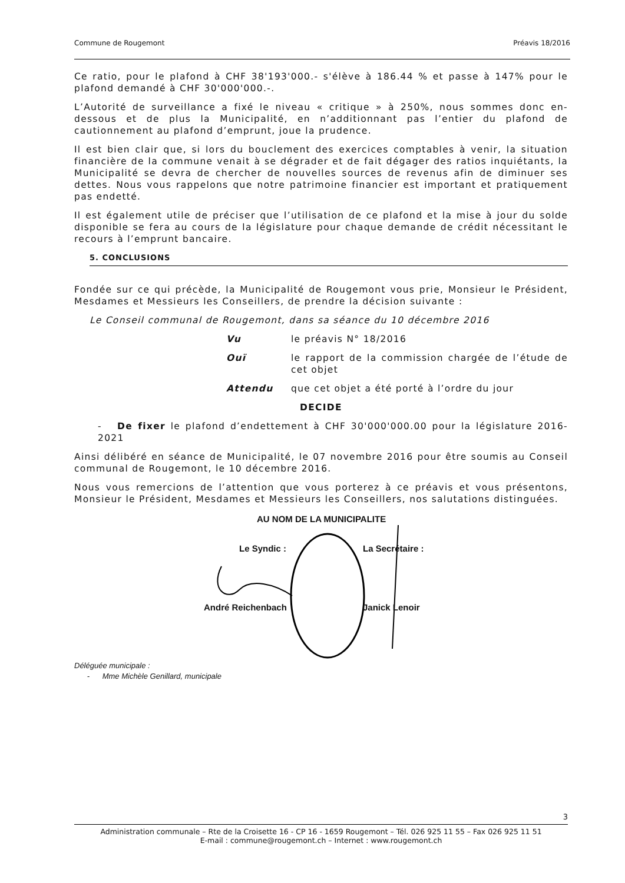Commune de Rougemont Préavis 18/2016
Ce ratio, pour le plafond à CHF 38'193'000.- s'élève à 186.44 % et passe à 147% pour le plafond demandé à CHF 30'000'000.-.
L’Autorité de surveillance a fixé le niveau « critique » à 250%, nous sommes donc en-dessous et de plus la Municipalité, en n’additionnant pas l’entier du plafond de cautionnement au plafond d’emprunt, joue la prudence.
Il est bien clair que, si lors du bouclement des exercices comptables à venir, la situation financière de la commune venait à se dégrader et de fait dégager des ratios inquiétants, la Municipalité se devra de chercher de nouvelles sources de revenus afin de diminuer ses dettes. Nous vous rappelons que notre patrimoine financier est important et pratiquement pas endetté.
Il est également utile de préciser que l’utilisation de ce plafond et la mise à jour du solde disponible se fera au cours de la législature pour chaque demande de crédit nécessitant le recours à l’emprunt bancaire.
5. CONCLUSIONS
Fondée sur ce qui précède, la Municipalité de Rougemont vous prie, Monsieur le Président, Mesdames et Messieurs les Conseillers, de prendre la décision suivante :
Le Conseil communal de Rougemont, dans sa séance du 10 décembre 2016
Vu le préavis N° 18/2016
Ouï le rapport de la commission chargée de l’étude de cet objet
Attendu que cet objet a été porté à l’ordre du jour
DECIDE
- De fixer le plafond d’endettement à CHF 30'000'000.00 pour la législature 2016-2021
Ainsi délibéré en séance de Municipalité, le 07 novembre 2016 pour être soumis au Conseil communal de Rougemont, le 10 décembre 2016.
Nous vous remercions de l’attention que vous porterez à ce préavis et vous présentons, Monsieur le Président, Mesdames et Messieurs les Conseillers, nos salutations distinguées.
AU NOM DE LA MUNICIPALITE
Le Syndic : La Secrétaire :
André Reichenbach Janick Lenoir
Déléguée municipale :
- Mme Michèle Genillard, municipale
3
Administration communale – Rte de la Croisette 16 - CP 16 - 1659 Rougemont – Tél. 026 925 11 55 – Fax 026 925 11 51
E-mail : commune@rougemont.ch – Internet : www.rougemont.ch